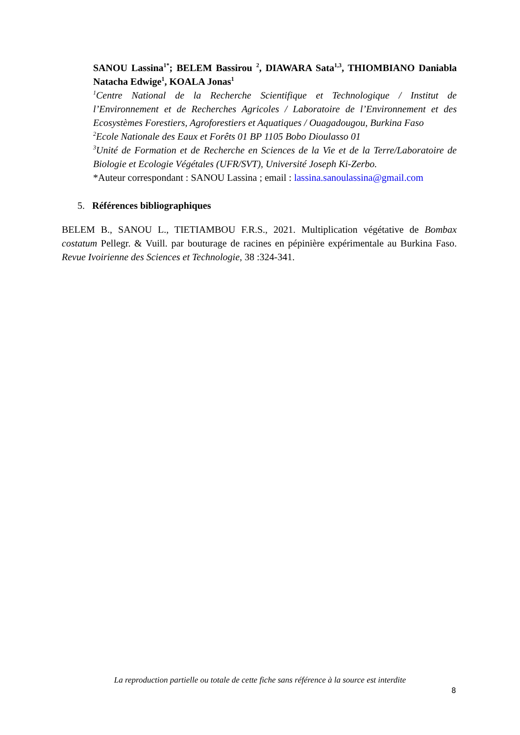SANOU Lassina<sup>1*</sup>; BELEM Bassirou <sup>2</sup>, DIAWARA Sata<sup>1,3</sup>, THIOMBIANO Daniabla Natacha Edwige<sup>1</sup>, KOALA Jonas<sup>1</sup>
<sup>1</sup> Centre National de la Recherche Scientifique et Technologique / Institut de l’Environnement et de Recherches Agricoles / Laboratoire de l’Environnement et des Ecosystèmes Forestiers, Agroforestiers et Aquatiques / Ouagadougou, Burkina Faso
<sup>2</sup> Ecole Nationale des Eaux et Forêts 01 BP 1105 Bobo Dioulasso 01
<sup>3</sup> Unité de Formation et de Recherche en Sciences de la Vie et de la Terre/Laboratoire de Biologie et Ecologie Végétales (UFR/SVT), Université Joseph Ki-Zerbo.
*Auteur correspondant : SANOU Lassina ; email : lassina.sanoulassina@gmail.com
5. Références bibliographiques
BELEM B., SANOU L., TIETIAMBOU F.R.S., 2021. Multiplication végétative de Bombax costatum Pellegr. & Vuill. par bouturage de racines en pépinière expérimentale au Burkina Faso. Revue Ivoirienne des Sciences et Technologie, 38 :324-341.
La reproduction partielle ou totale de cette fiche sans référence à la source est interdite
8